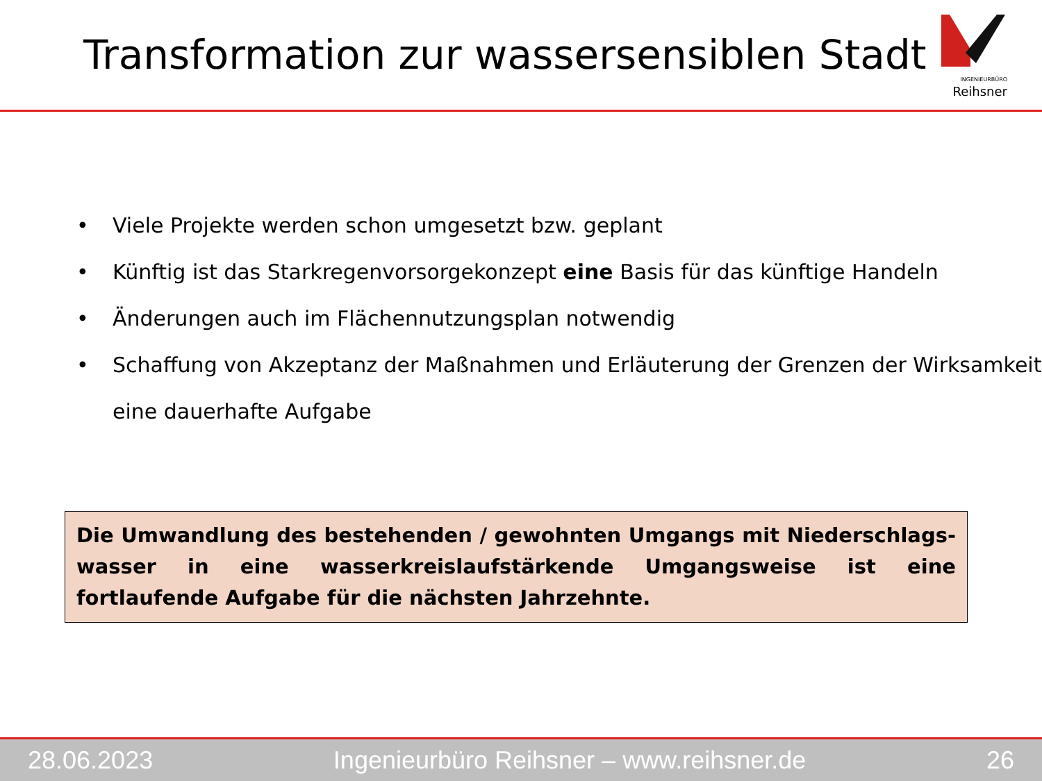Transformation zur wassersensiblen Stadt
INGENIEURBÜRO Reihsner
• Viele Projekte werden schon umgesetzt bzw. geplant
• Künftig ist das Starkregenvorsorgekonzept eine Basis für das künftige Handeln
• Änderungen auch im Flächennutzungsplan notwendig
• Schaffung von Akzeptanz der Maßnahmen und Erläuterung der Grenzen der Wirksamkeit eine dauerhafte Aufgabe
Die Umwandlung des bestehenden / gewohnten Umgangs mit Niederschlags-wasser in eine wasserkreislaufstärkende Umgangsweise ist eine fortlaufende Aufgabe für die nächsten Jahrzehnte.
28.06.2023 Ingenieurbüro Reihsner – www.reihsner.de 26